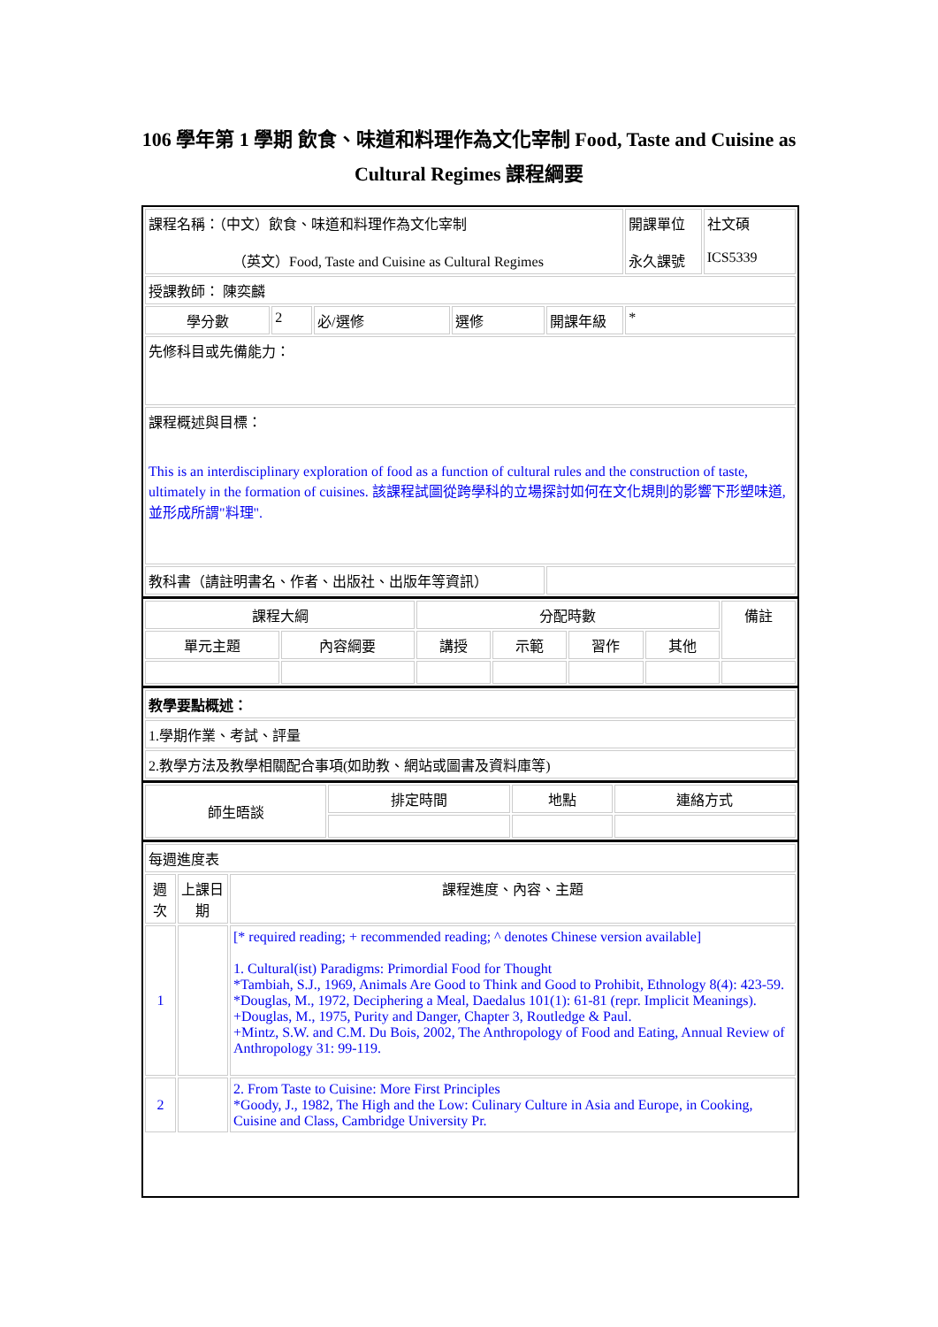106 學年第 1 學期 飲食、味道和料理作為文化宰制 Food, Taste and Cuisine as Cultural Regimes 課程綱要
| 課程名稱：（中文）飲食、味道和料理作為文化宰制 （英文）Food, Taste and Cuisine as Cultural Regimes | | | | | 開課單位 永久課號 | 社文碩 ICS5339 |
| 授課教師： 陳奕麟 | | | | | | |
| 學分數 | 2 | 必/選修 | 選修 | 開課年級 | * | |
| 先修科目或先備能力： | | | | | | |
| 課程概述與目標： This is an interdisciplinary exploration of food as a function of cultural rules and the construction of taste, ultimately in the formation of cuisines. 該課程試圖從跨學科的立場探討如何在文化規則的影響下形塑味道,並形成所謂"料理". | | | | | | |
| 教科書（請註明書名、作者、出版社、出版年等資訊） | | | | | | |
| 課程大綱 | | 分配時數 | | | | 備註 |
| --- | --- | --- | --- | --- | --- | --- |
| 單元主題 | 內容綱要 | 講授 | 示範 | 習作 | 其他 | |
| 教學要點概述： |
| 1.學期作業、考試、評量 |
| 2.教學方法及教學相關配合事項(如助教、網站或圖書及資料庫等) |
| 師生晤談 | 排定時間 | 地點 | 連絡方式 |
| --- | --- | --- | --- |
| 每週進度表 | | |
| 週次 | 上課日期 | 課程進度、內容、主題 |
| 1 | | [* required reading; + recommended reading; ^ denotes Chinese version available] 1. Cultural(ist) Paradigms: Primordial Food for Thought *Tambiah, S.J., 1969, Animals Are Good to Think and Good to Prohibit, Ethnology 8(4): 423-59. *Douglas, M., 1972, Deciphering a Meal, Daedalus 101(1): 61-81 (repr. Implicit Meanings). +Douglas, M., 1975, Purity and Danger, Chapter 3, Routledge & Paul. +Mintz, S.W. and C.M. Du Bois, 2002, The Anthropology of Food and Eating, Annual Review of Anthropology 31: 99-119. |
| 2 | | 2. From Taste to Cuisine: More First Principles *Goody, J., 1982, The High and the Low: Culinary Culture in Asia and Europe, in Cooking, Cuisine and Class, Cambridge University Pr. |